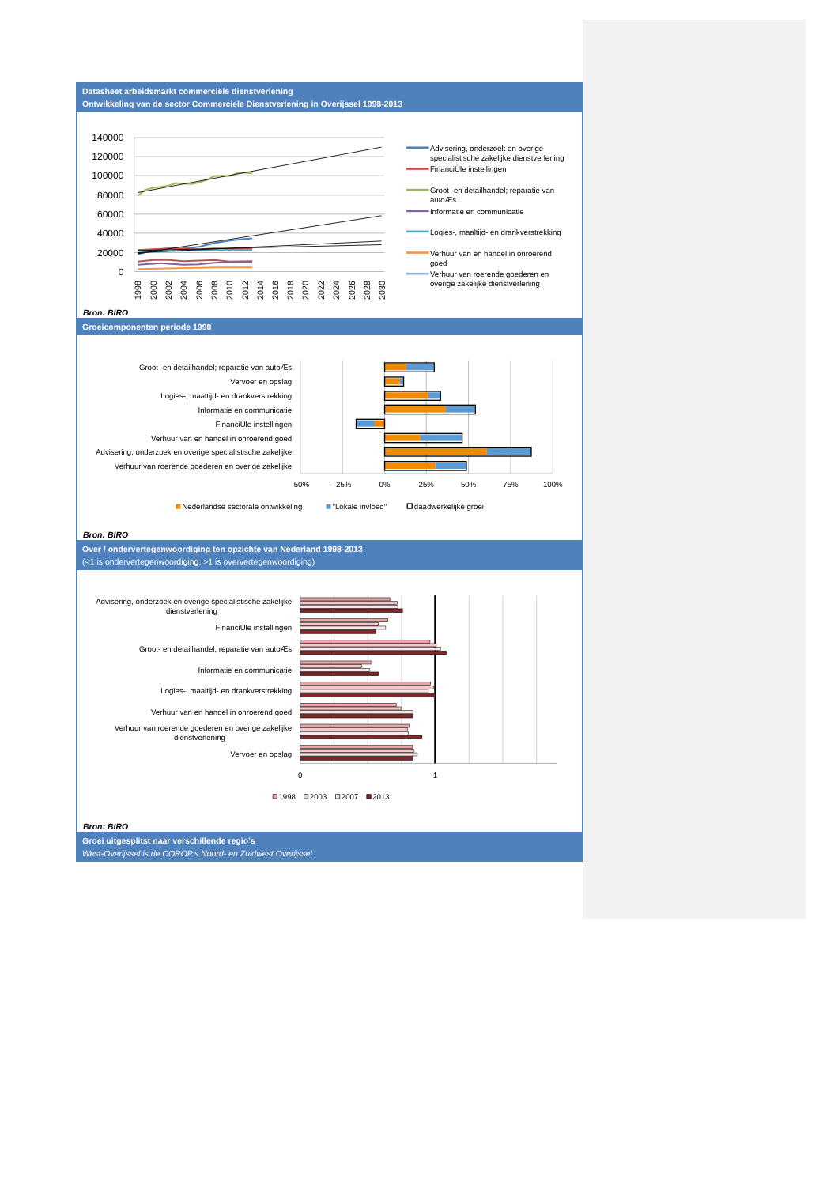Datasheet arbeidsmarkt commerciële dienstverlening
Ontwikkeling van de sector Commerciele Dienstverlening in Overijssel 1998-2013
140000
120000
100000
80000
60000
40000
20000
0
1998
2000
2002
2004
2006
2008
2010
2012
2014
2016
2018
2020
2022
2024
2026
2028
2030
Advisering, onderzoek en overige
specialistische zakelijke dienstverlening
FinanciÙle instellingen
Groot- en detailhandel; reparatie van
autoÆs
Informatie en communicatie
Logies-, maaltijd- en drankverstrekking
Verhuur van en handel in onroerend
goed
Verhuur van roerende goederen en
overige zakelijke dienstverlening
Bron: BIRO
Groeicomponenten periode 1998
Groot- en detailhandel; reparatie van autoÆs
Vervoer en opslag
Logies-, maaltijd- en drankverstrekking
Informatie en communicatie
FinanciÙle instellingen
Verhuur van en handel in onroerend goed
Advisering, onderzoek en overige specialistische zakelijke
Verhuur van roerende goederen en overige zakelijke
-50%
-25%
0%
25%
50%
75%
100%
Nederlandse sectorale ontwikkeling
"Lokale invloed"
daadwerkelijke groei
Bron: BIRO
Over / ondervertegenwoordiging ten opzichte van Nederland 1998-2013
(<1 is ondervertegenwoordiging, >1 is oververtegenwoordiging)
Advisering, onderzoek en overige specialistische zakelijke
dienstverlening
FinanciÙle instellingen
Groot- en detailhandel; reparatie van autoÆs
Informatie en communicatie
Logies-, maaltijd- en drankverstrekking
Verhuur van en handel in onroerend goed
Verhuur van roerende goederen en overige zakelijke
dienstverlening
Vervoer en opslag
0
1
1998
2003
2007
2013
Bron: BIRO
Groei uitgesplitst naar verschillende regio’s
West-Overijssel is de COROP’s Noord- en Zuidwest Overijssel.